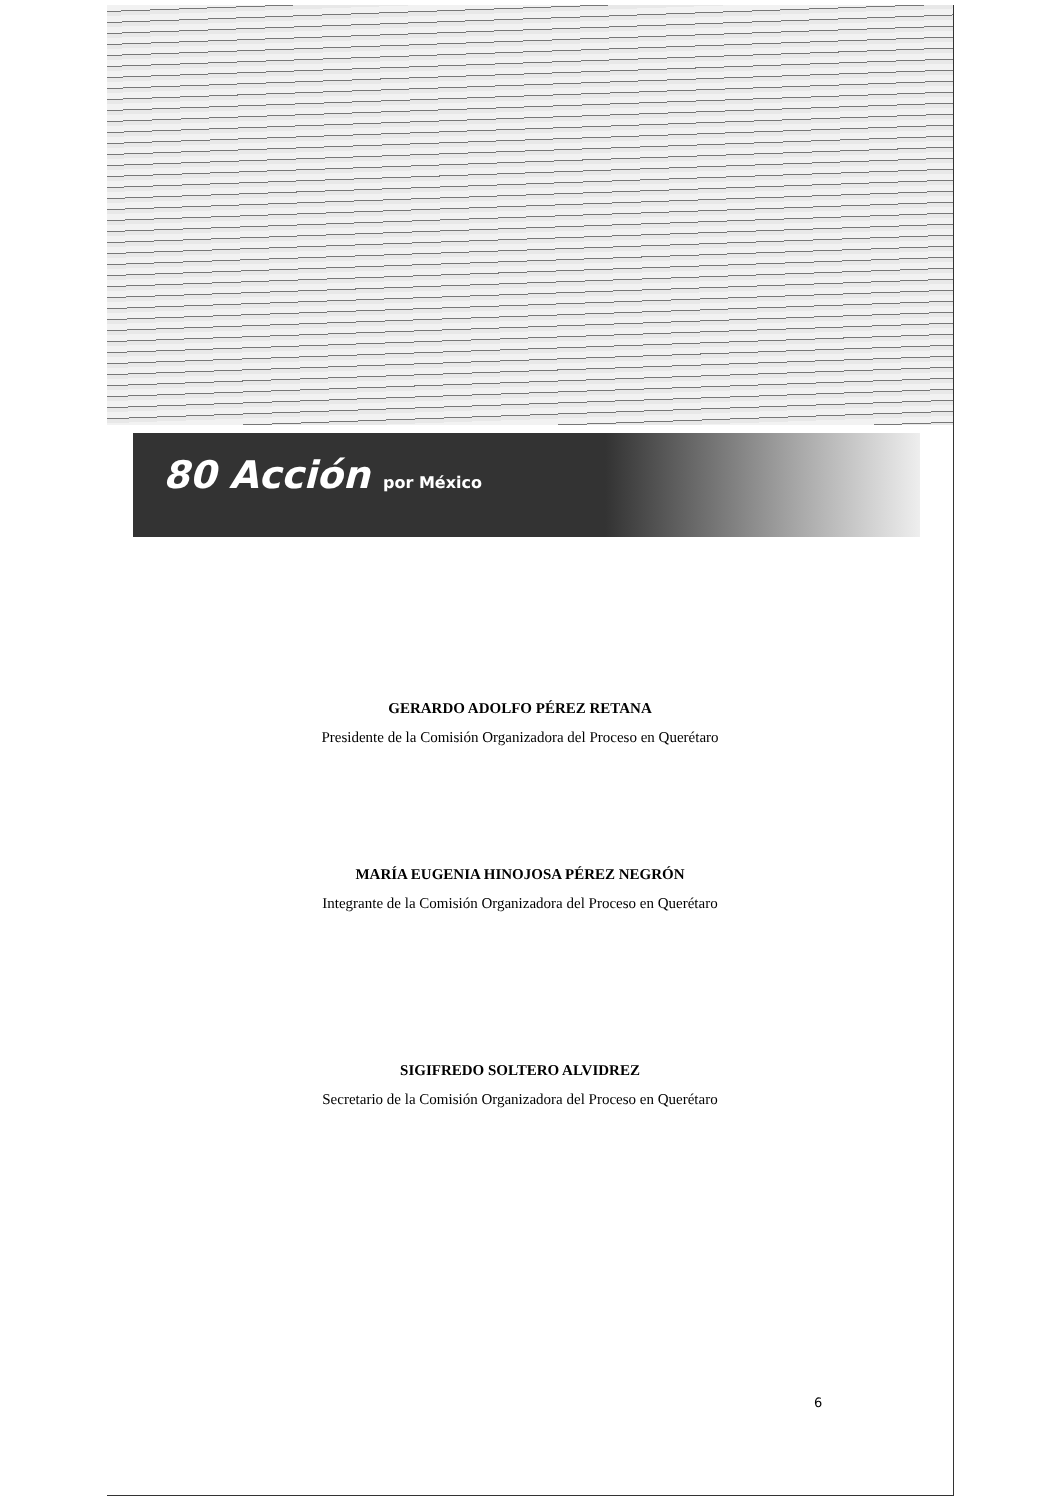80 Acción por México
GERARDO ADOLFO PÉREZ RETANA
Presidente de la Comisión Organizadora del Proceso en Querétaro
MARÍA EUGENIA HINOJOSA PÉREZ NEGRÓN
Integrante de la Comisión Organizadora del Proceso en Querétaro
SIGIFREDO SOLTERO ALVIDREZ
Secretario de la Comisión Organizadora del Proceso en Querétaro
6